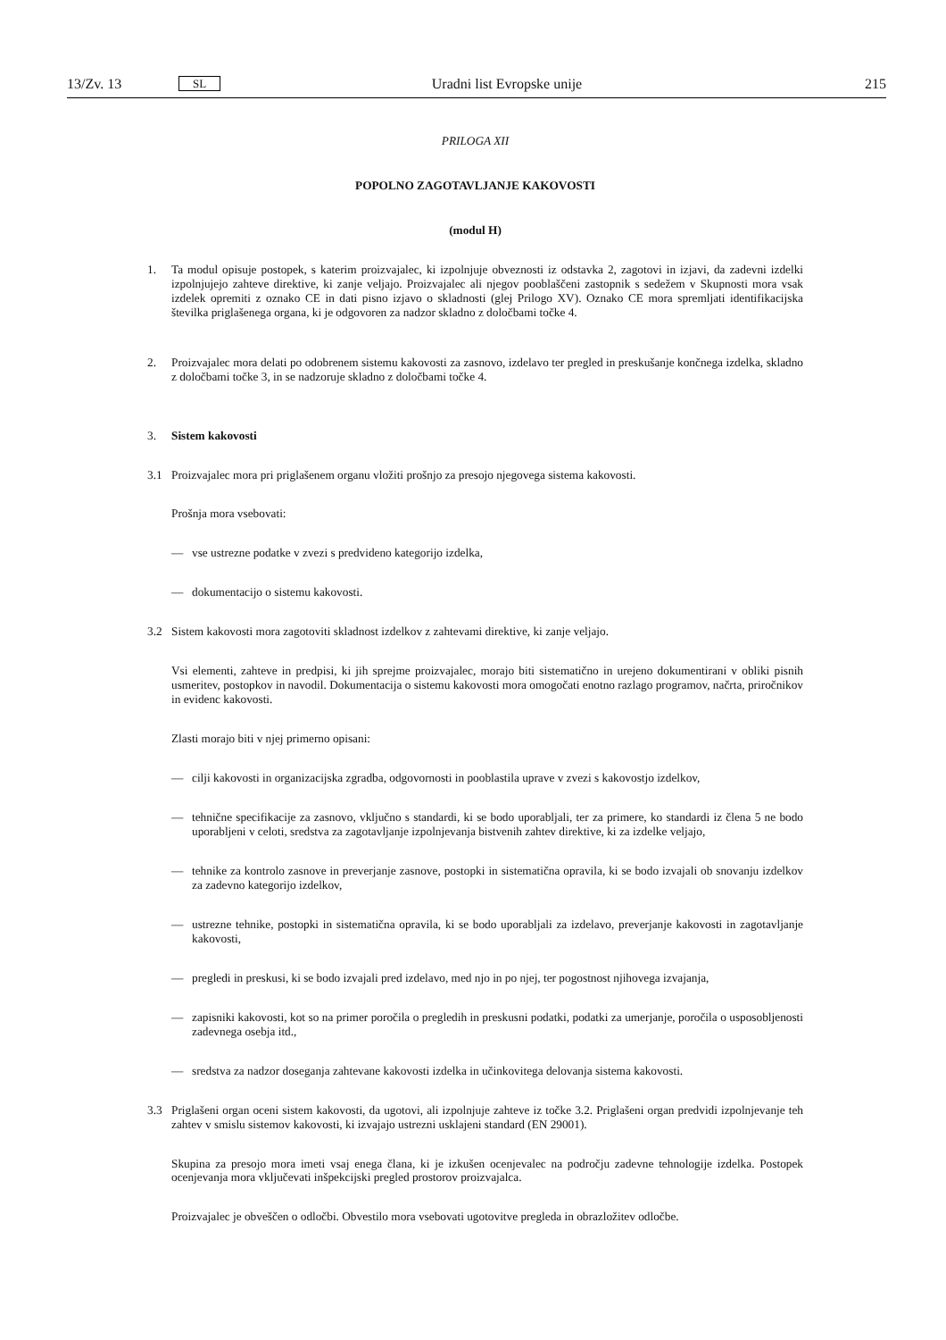13/Zv. 13 SL Uradni list Evropske unije 215
PRILOGA XII
POPOLNO ZAGOTAVLJANJE KAKOVOSTI
(modul H)
1. Ta modul opisuje postopek, s katerim proizvajalec, ki izpolnjuje obveznosti iz odstavka 2, zagotovi in izjavi, da zadevni izdelki izpolnjujejo zahteve direktive, ki zanje veljajo. Proizvajalec ali njegov pooblaščeni zastopnik s sedežem v Skupnosti mora vsak izdelek opremiti z oznako CE in dati pisno izjavo o skladnosti (glej Prilogo XV). Oznako CE mora spremljati identifikacijska številka priglašenega organa, ki je odgovoren za nadzor skladno z določbami točke 4.
2. Proizvajalec mora delati po odobrenem sistemu kakovosti za zasnovo, izdelavo ter pregled in preskušanje končnega izdelka, skladno z določbami točke 3, in se nadzoruje skladno z določbami točke 4.
3. Sistem kakovosti
3.1 Proizvajalec mora pri priglašenem organu vložiti prošnjo za presojo njegovega sistema kakovosti.
Prošnja mora vsebovati:
— vse ustrezne podatke v zvezi s predvideno kategorijo izdelka,
— dokumentacijo o sistemu kakovosti.
3.2 Sistem kakovosti mora zagotoviti skladnost izdelkov z zahtevami direktive, ki zanje veljajo.
Vsi elementi, zahteve in predpisi, ki jih sprejme proizvajalec, morajo biti sistematično in urejeno dokumentirani v obliki pisnih usmeritev, postopkov in navodil. Dokumentacija o sistemu kakovosti mora omogočati enotno razlago programov, načrta, priročnikov in evidenc kakovosti.
Zlasti morajo biti v njej primerno opisani:
— cilji kakovosti in organizacijska zgradba, odgovornosti in pooblastila uprave v zvezi s kakovostjo izdelkov,
— tehnične specifikacije za zasnovo, vključno s standardi, ki se bodo uporabljali, ter za primere, ko standardi iz člena 5 ne bodo uporabljeni v celoti, sredstva za zagotavljanje izpolnjevanja bistvenih zahtev direktive, ki za izdelke veljajo,
— tehnike za kontrolo zasnove in preverjanje zasnove, postopki in sistematična opravila, ki se bodo izvajali ob snovanju izdelkov za zadevno kategorijo izdelkov,
— ustrezne tehnike, postopki in sistematična opravila, ki se bodo uporabljali za izdelavo, preverjanje kakovosti in zagotavljanje kakovosti,
— pregledi in preskusi, ki se bodo izvajali pred izdelavo, med njo in po njej, ter pogostnost njihovega izvajanja,
— zapisniki kakovosti, kot so na primer poročila o pregledih in preskusni podatki, podatki za umerjanje, poročila o usposobljenosti zadevnega osebja itd.,
— sredstva za nadzor doseganja zahtevane kakovosti izdelka in učinkovitega delovanja sistema kakovosti.
3.3 Priglašeni organ oceni sistem kakovosti, da ugotovi, ali izpolnjuje zahteve iz točke 3.2. Priglašeni organ predvidi izpolnjevanje teh zahtev v smislu sistemov kakovosti, ki izvajajo ustrezni usklajeni standard (EN 29001).
Skupina za presojo mora imeti vsaj enega člana, ki je izkušen ocenjevalec na področju zadevne tehnologije izdelka. Postopek ocenjevanja mora vključevati inšpekcijski pregled prostorov proizvajalca.
Proizvajalec je obveščen o odločbi. Obvestilo mora vsebovati ugotovitve pregleda in obrazložitev odločbe.